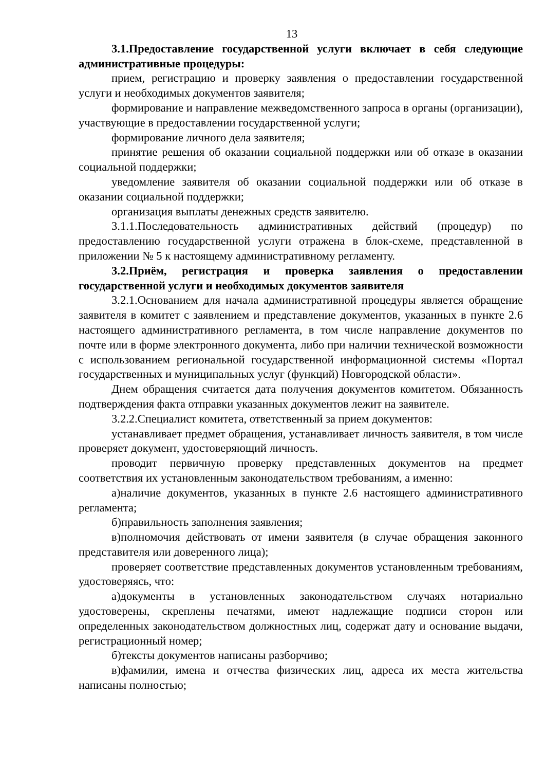13
3.1.Предоставление государственной услуги включает в себя следующие административные процедуры:
прием, регистрацию и проверку заявления о предоставлении государственной услуги и необходимых документов заявителя;
формирование и направление межведомственного запроса в органы (организации), участвующие в предоставлении государственной услуги;
формирование личного дела заявителя;
принятие решения об оказании социальной поддержки или об отказе в оказании социальной поддержки;
уведомление заявителя об оказании социальной поддержки или об отказе в оказании социальной поддержки;
организация выплаты денежных средств заявителю.
3.1.1.Последовательность административных действий (процедур) по предоставлению государственной услуги отражена в блок-схеме, представленной в приложении № 5 к настоящему административному регламенту.
3.2.Приём, регистрация и проверка заявления о предоставлении государственной услуги и необходимых документов заявителя
3.2.1.Основанием для начала административной процедуры является обращение заявителя в комитет с заявлением и представление документов, указанных в пункте 2.6 настоящего административного регламента, в том числе направление документов по почте или в форме электронного документа, либо при наличии технической возможности с использованием региональной государственной информационной системы «Портал государственных и муниципальных услуг (функций) Новгородской области».
Днем обращения считается дата получения документов комитетом. Обязанность подтверждения факта отправки указанных документов лежит на заявителе.
3.2.2.Специалист комитета, ответственный за прием документов:
устанавливает предмет обращения, устанавливает личность заявителя, в том числе проверяет документ, удостоверяющий личность.
проводит первичную проверку представленных документов на предмет соответствия их установленным законодательством требованиям, а именно:
а)наличие документов, указанных в пункте 2.6 настоящего административного регламента;
б)правильность заполнения заявления;
в)полномочия действовать от имени заявителя (в случае обращения законного представителя или доверенного лица);
проверяет соответствие представленных документов установленным требованиям, удостоверяясь, что:
а)документы в установленных законодательством случаях нотариально удостоверены, скреплены печатями, имеют надлежащие подписи сторон или определенных законодательством должностных лиц, содержат дату и основание выдачи, регистрационный номер;
б)тексты документов написаны разборчиво;
в)фамилии, имена и отчества физических лиц, адреса их места жительства написаны полностью;